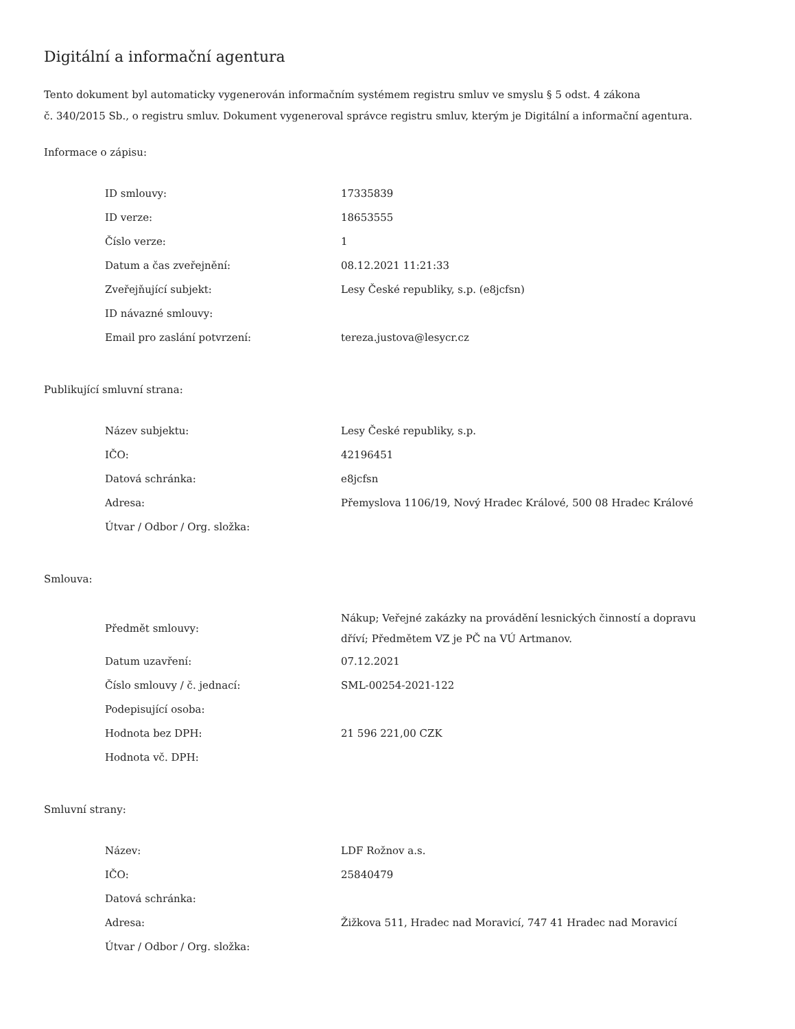Digitální a informační agentura
Tento dokument byl automaticky vygenerován informačním systémem registru smluv ve smyslu § 5 odst. 4 zákona
č. 340/2015 Sb., o registru smluv. Dokument vygeneroval správce registru smluv, kterým je Digitální a informační agentura.
Informace o zápisu:
| ID smlouvy: | 17335839 |
| ID verze: | 18653555 |
| Číslo verze: | 1 |
| Datum a čas zveřejnění: | 08.12.2021 11:21:33 |
| Zveřejňující subjekt: | Lesy České republiky, s.p. (e8jcfsn) |
| ID návazné smlouvy: | |
| Email pro zaslání potvrzení: | tereza.justova@lesycr.cz |
Publikující smluvní strana:
| Název subjektu: | Lesy České republiky, s.p. |
| IČO: | 42196451 |
| Datová schránka: | e8jcfsn |
| Adresa: | Přemyslova 1106/19, Nový Hradec Králové, 500 08 Hradec Králové |
| Útvar / Odbor / Org. složka: | |
Smlouva:
| Předmět smlouvy: | Nákup; Veřejné zakázky na provádění lesnických činností a dopravu dříví; Předmětem VZ je PČ na VÚ Artmanov. |
| Datum uzavření: | 07.12.2021 |
| Číslo smlouvy / č. jednací: | SML-00254-2021-122 |
| Podepisující osoba: | |
| Hodnota bez DPH: | 21 596 221,00 CZK |
| Hodnota vč. DPH: | |
Smluvní strany:
| Název: | LDF Rožnov a.s. |
| IČO: | 25840479 |
| Datová schránka: | |
| Adresa: | Žižkova 511, Hradec nad Moravicí, 747 41 Hradec nad Moravicí |
| Útvar / Odbor / Org. složka: | |